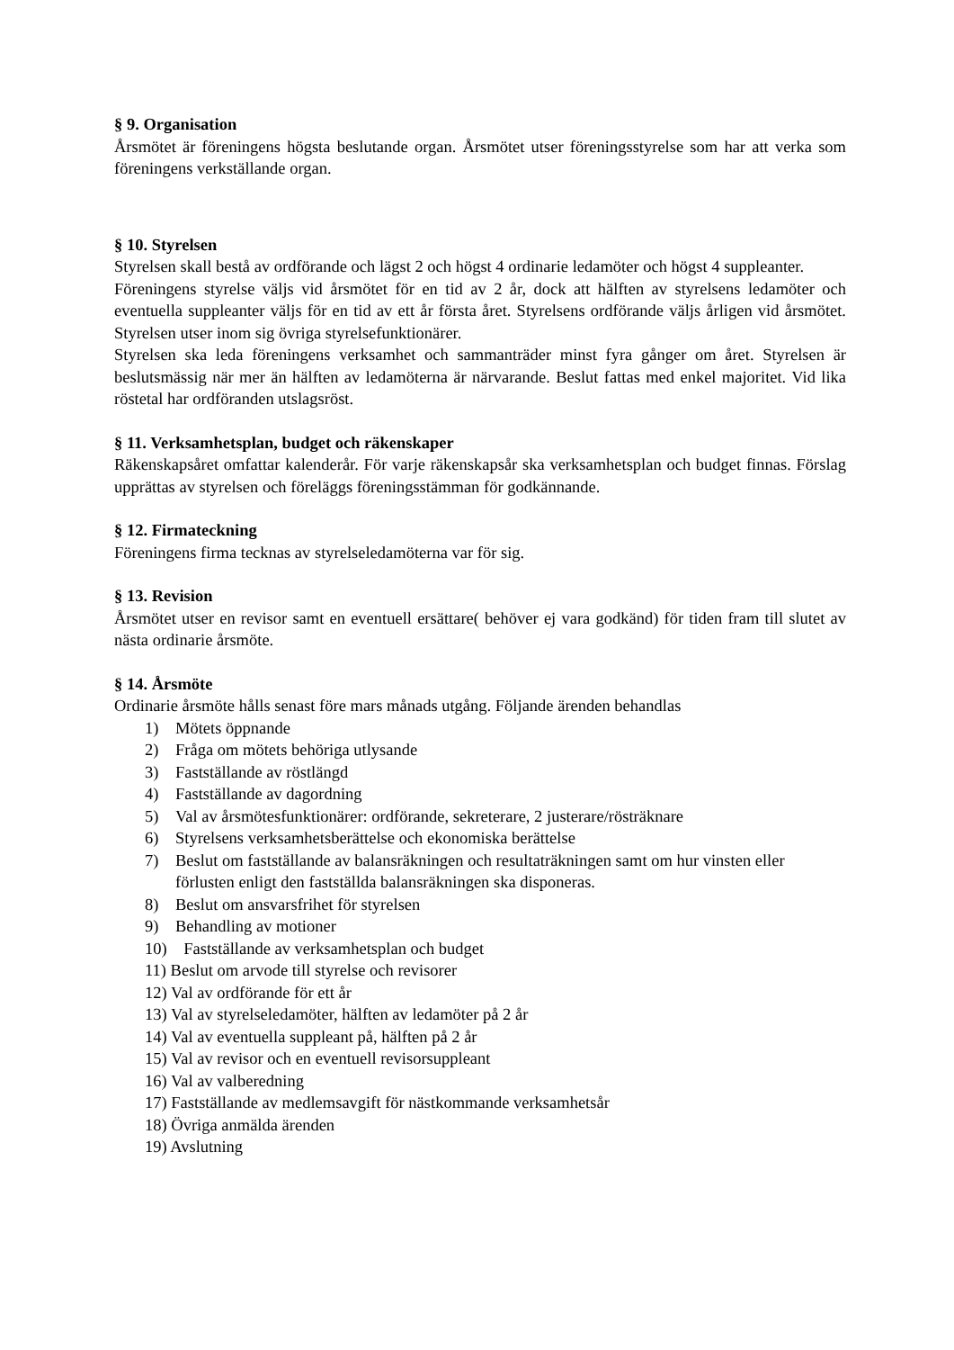§ 9. Organisation
Årsmötet är föreningens högsta beslutande organ. Årsmötet utser föreningsstyrelse som har att verka som föreningens verkställande organ.
§ 10. Styrelsen
Styrelsen skall bestå av ordförande och lägst 2 och högst 4 ordinarie ledamöter och högst 4 suppleanter.
Föreningens styrelse väljs vid årsmötet för en tid av 2 år, dock att hälften av styrelsens ledamöter och eventuella suppleanter väljs för en tid av ett år första året. Styrelsens ordförande väljs årligen vid årsmötet. Styrelsen utser inom sig övriga styrelsefunktionärer.
Styrelsen ska leda föreningens verksamhet och sammanträder minst fyra gånger om året. Styrelsen är beslutsmässig när mer än hälften av ledamöterna är närvarande. Beslut fattas med enkel majoritet. Vid lika röstetal har ordföranden utslagsröst.
§ 11. Verksamhetsplan, budget och räkenskaper
Räkenskapsåret omfattar kalenderår. För varje räkenskapsår ska verksamhetsplan och budget finnas. Förslag upprättas av styrelsen och föreläggs föreningsstämman för godkännande.
§ 12. Firmateckning
Föreningens firma tecknas av styrelseledamöterna var för sig.
§ 13. Revision
Årsmötet utser en revisor samt en eventuell ersättare( behöver ej vara godkänd) för tiden fram till slutet av nästa ordinarie årsmöte.
§ 14. Årsmöte
Ordinarie årsmöte hålls senast före mars månads utgång. Följande ärenden behandlas
1) Mötets öppnande
2) Fråga om mötets behöriga utlysande
3) Fastställande av röstlängd
4) Fastställande av dagordning
5) Val av årsmötesfunktionärer: ordförande, sekreterare, 2 justerare/rösträknare
6) Styrelsens verksamhetsberättelse och ekonomiska berättelse
7) Beslut om fastställande av balansräkningen och resultaträkningen samt om hur vinsten eller förlusten enligt den fastställda balansräkningen ska disponeras.
8) Beslut om ansvarsfrihet för styrelsen
9) Behandling av motioner
10) Fastställande av verksamhetsplan och budget
11) Beslut om arvode till styrelse och revisorer
12) Val av ordförande för ett år
13) Val av styrelseledamöter, hälften av ledamöter på 2 år
14) Val av eventuella suppleant på, hälften på 2 år
15) Val av revisor och en eventuell revisorsuppleant
16) Val av valberedning
17) Fastställande av medlemsavgift för nästkommande verksamhetsår
18) Övriga anmälda ärenden
19) Avslutning